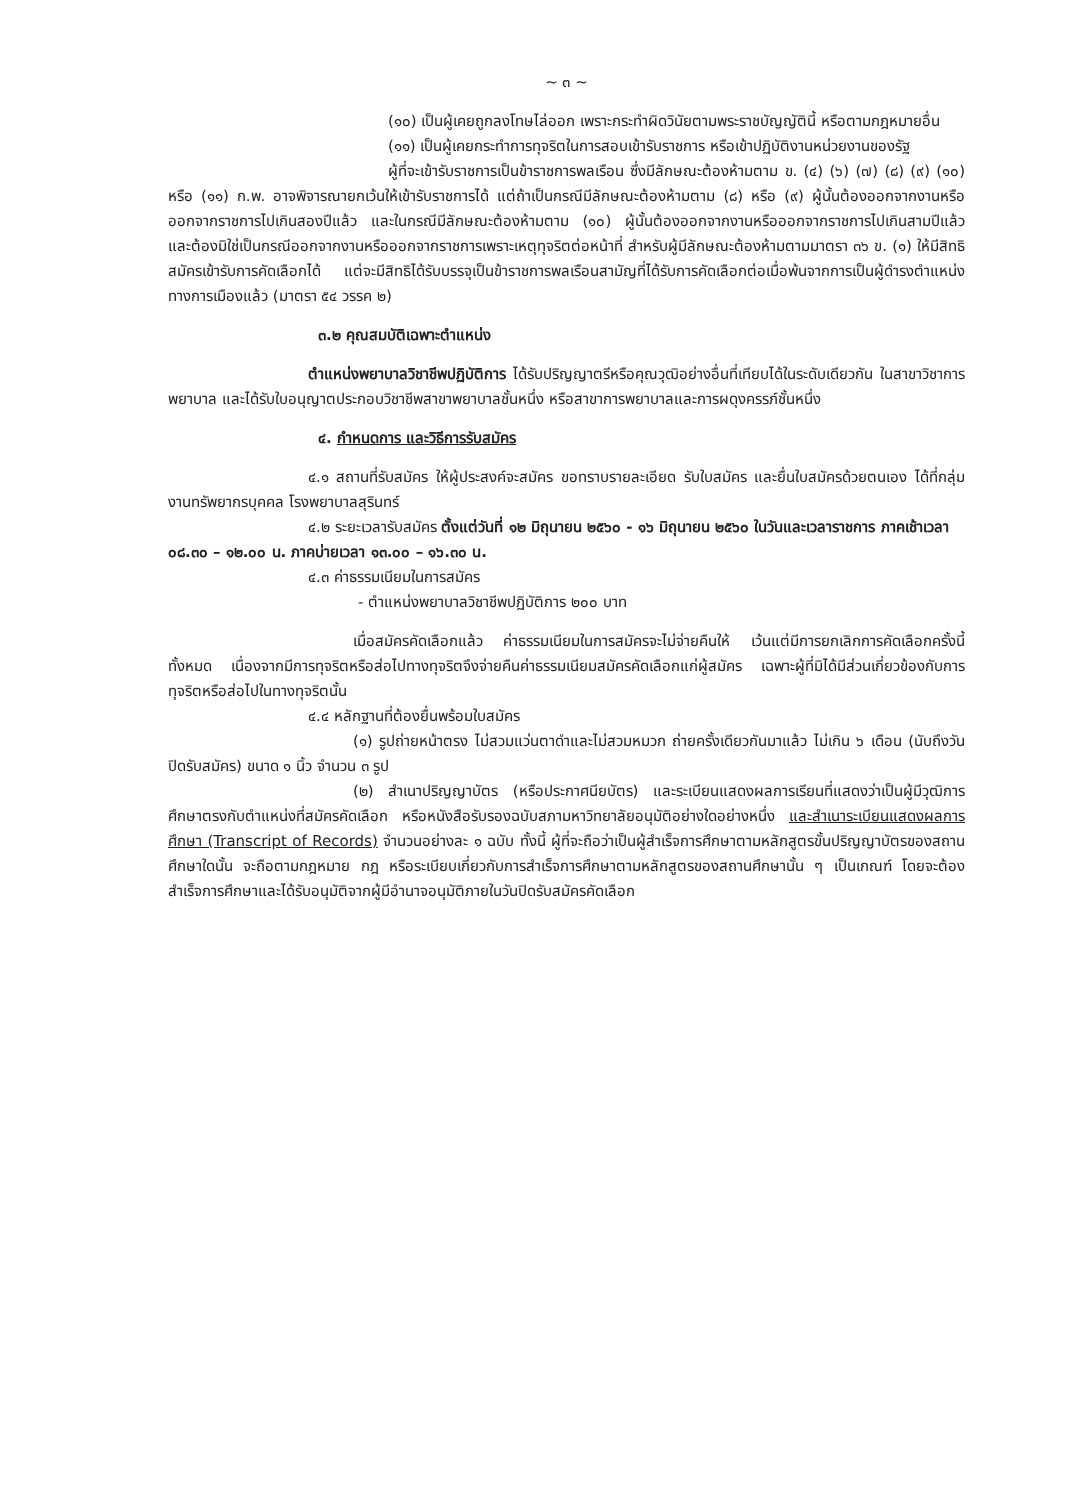~ ๓ ~
(๑๐) เป็นผู้เคยถูกลงโทษไล่ออก เพราะกระทำผิดวินัยตามพระราชบัญญัตินี้ หรือตามกฎหมายอื่น
(๑๑) เป็นผู้เคยกระทำการทุจริตในการสอบเข้ารับราชการ หรือเข้าปฏิบัติงานหน่วยงานของรัฐ
ผู้ที่จะเข้ารับราชการเป็นข้าราชการพลเรือน ซึ่งมีลักษณะต้องห้ามตาม ข. (๔) (๖) (๗) (๘) (๙) (๑๐) หรือ (๑๑) ก.พ. อาจพิจารณายกเว้นให้เข้ารับราชการได้ แต่ถ้าเป็นกรณีมีลักษณะต้องห้ามตาม (๘) หรือ (๙) ผู้นั้นต้องออกจากงานหรือออกจากราชการไปเกินสองปีแล้ว และในกรณีมีลักษณะต้องห้ามตาม (๑๐) ผู้นั้นต้องออกจากงานหรือออกจากราชการไปเกินสามปีแล้ว และต้องมิใช่เป็นกรณีออกจากงานหรือออกจากราชการเพราะเหตุทุจริตต่อหน้าที่ สำหรับผู้มีลักษณะต้องห้ามตามมาตรา ๓๖ ข. (๑) ให้มีสิทธิสมัครเข้ารับการคัดเลือกได้ แต่จะมีสิทธิได้รับบรรจุเป็นข้าราชการพลเรือนสามัญที่ได้รับการคัดเลือกต่อเมื่อพ้นจากการเป็นผู้ดำรงตำแหน่งทางการเมืองแล้ว (มาตรา ๕๔ วรรค ๒)
๓.๒ คุณสมบัติเฉพาะตำแหน่ง
ตำแหน่งพยาบาลวิชาชีพปฏิบัติการ ได้รับปริญญาตรีหรือคุณวุฒิอย่างอื่นที่เทียบได้ในระดับเดียวกัน ในสาขาวิชาการพยาบาล และได้รับใบอนุญาตประกอบวิชาชีพสาขาพยาบาลชั้นหนึ่ง หรือสาขาการพยาบาลและการผดุงครรภ์ชั้นหนึ่ง
๔. กำหนดการ และวิธีการรับสมัคร
๔.๑ สถานที่รับสมัคร ให้ผู้ประสงค์จะสมัคร ขอทราบรายละเอียด รับใบสมัคร และยื่นใบสมัครด้วยตนเอง ได้ที่กลุ่มงานทรัพยากรบุคคล โรงพยาบาลสุรินทร์
๔.๒ ระยะเวลารับสมัคร ตั้งแต่วันที่ ๑๒ มิถุนายน ๒๕๖๐ - ๑๖ มิถุนายน ๒๕๖๐ ในวันและเวลาราชการ ภาคเช้าเวลา ๐๘.๓๐ – ๑๒.๐๐ น. ภาคบ่ายเวลา ๑๓.๐๐ – ๑๖.๓๐ น.
๔.๓ ค่าธรรมเนียมในการสมัคร
- ตำแหน่งพยาบาลวิชาชีพปฏิบัติการ ๒๐๐ บาท
เมื่อสมัครคัดเลือกแล้ว ค่าธรรมเนียมในการสมัครจะไม่จ่ายคืนให้ เว้นแต่มีการยกเลิกการคัดเลือกครั้งนี้ทั้งหมด เนื่องจากมีการทุจริตหรือส่อไปทางทุจริตจึงจ่ายคืนค่าธรรมเนียมสมัครคัดเลือกแก่ผู้สมัคร เฉพาะผู้ที่มิได้มีส่วนเกี่ยวข้องกับการทุจริตหรือส่อไปในทางทุจริตนั้น
๔.๔ หลักฐานที่ต้องยื่นพร้อมใบสมัคร
(๑) รูปถ่ายหน้าตรง ไม่สวมแว่นตาดำและไม่สวมหมวก ถ่ายครั้งเดียวกันมาแล้ว ไม่เกิน ๖ เดือน (นับถึงวันปิดรับสมัคร) ขนาด ๑ นิ้ว จำนวน ๓ รูป
(๒) สำเนาปริญญาบัตร (หรือประกาศนียบัตร) และระเบียนแสดงผลการเรียนที่แสดงว่าเป็นผู้มีวุฒิการศึกษาตรงกับตำแหน่งที่สมัครคัดเลือก หรือหนังสือรับรองฉบับสภามหาวิทยาลัยอนุมัติอย่างใดอย่างหนึ่ง และสำเนาระเบียนแสดงผลการศึกษา (Transcript of Records) จำนวนอย่างละ ๑ ฉบับ ทั้งนี้ ผู้ที่จะถือว่าเป็นผู้สำเร็จการศึกษาตามหลักสูตรขั้นปริญญาบัตรของสถานศึกษาใดนั้น จะถือตามกฎหมาย กฎ หรือระเบียบเกี่ยวกับการสำเร็จการศึกษาตามหลักสูตรของสถานศึกษานั้น ๆ เป็นเกณฑ์ โดยจะต้องสำเร็จการศึกษาและได้รับอนุมัติจากผู้มีอำนาจอนุมัติภายในวันปิดรับสมัครคัดเลือก